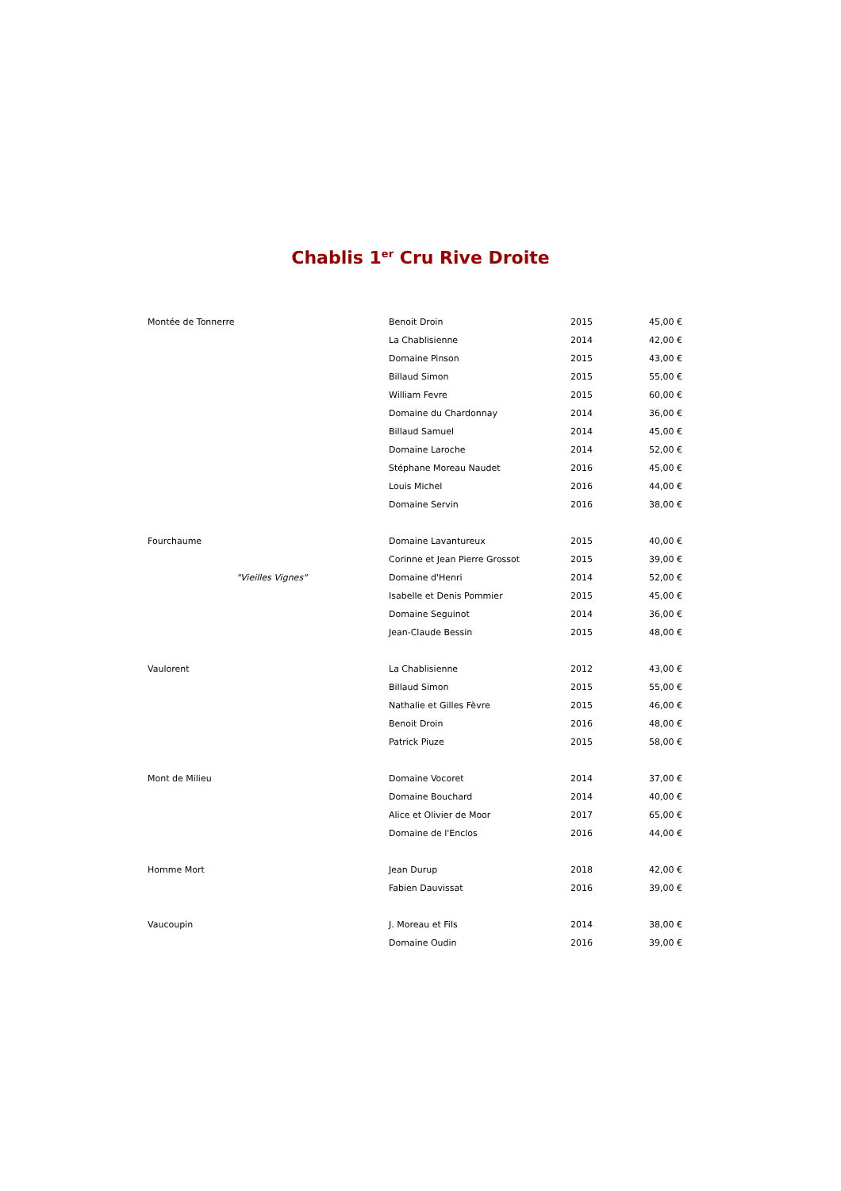Chablis 1<sup>er</sup> Cru Rive Droite
| Montée de Tonnerre | | Benoit Droin | 2015 | 45,00 € |
| | | La Chablisienne | 2014 | 42,00 € |
| | | Domaine Pinson | 2015 | 43,00 € |
| | | Billaud Simon | 2015 | 55,00 € |
| | | William Fevre | 2015 | 60,00 € |
| | | Domaine du Chardonnay | 2014 | 36,00 € |
| | | Billaud Samuel | 2014 | 45,00 € |
| | | Domaine Laroche | 2014 | 52,00 € |
| | | Stéphane Moreau Naudet | 2016 | 45,00 € |
| | | Louis Michel | 2016 | 44,00 € |
| | | Domaine Servin | 2016 | 38,00 € |
| Fourchaume | | Domaine Lavantureux | 2015 | 40,00 € |
| | | Corinne et Jean Pierre Grossot | 2015 | 39,00 € |
| | "Vieilles Vignes" | Domaine d'Henri | 2014 | 52,00 € |
| | | Isabelle et Denis Pommier | 2015 | 45,00 € |
| | | Domaine Seguinot | 2014 | 36,00 € |
| | | Jean-Claude Bessin | 2015 | 48,00 € |
| Vaulorent | | La Chablisienne | 2012 | 43,00 € |
| | | Billaud Simon | 2015 | 55,00 € |
| | | Nathalie et Gilles Fèvre | 2015 | 46,00 € |
| | | Benoit Droin | 2016 | 48,00 € |
| | | Patrick Piuze | 2015 | 58,00 € |
| Mont de Milieu | | Domaine Vocoret | 2014 | 37,00 € |
| | | Domaine Bouchard | 2014 | 40,00 € |
| | | Alice et Olivier de Moor | 2017 | 65,00 € |
| | | Domaine de l'Enclos | 2016 | 44,00 € |
| Homme Mort | | Jean Durup | 2018 | 42,00 € |
| | | Fabien Dauvissat | 2016 | 39,00 € |
| Vaucoupin | | J. Moreau et Fils | 2014 | 38,00 € |
| | | Domaine Oudin | 2016 | 39,00 € |